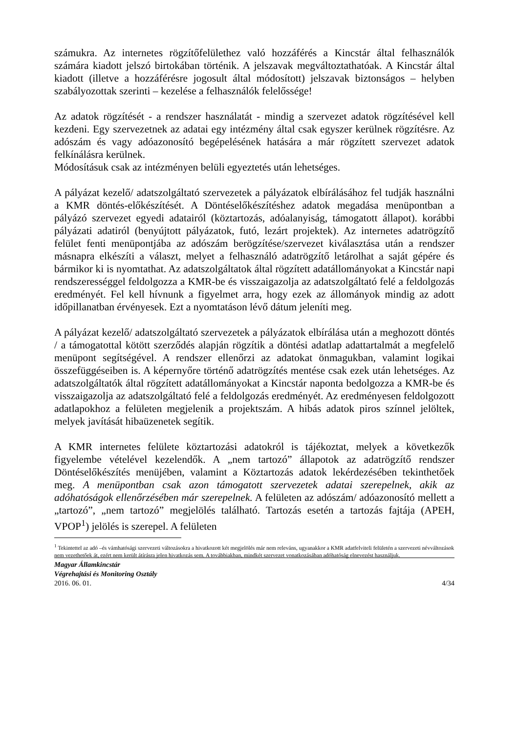számukra. Az internetes rögzítőfelülethez való hozzáférés a Kincstár által felhasználók számára kiadott jelszó birtokában történik. A jelszavak megváltoztathatóak. A Kincstár által kiadott (illetve a hozzáférésre jogosult által módosított) jelszavak biztonságos – helyben szabályozottak szerinti – kezelése a felhasználók felelőssége!
Az adatok rögzítését - a rendszer használatát - mindig a szervezet adatok rögzítésével kell kezdeni. Egy szervezetnek az adatai egy intézmény által csak egyszer kerülnek rögzítésre. Az adószám és vagy adóazonosító begépelésének hatására a már rögzített szervezet adatok felkínálásra kerülnek.
Módosításuk csak az intézményen belüli egyeztetés után lehetséges.
A pályázat kezelő/ adatszolgáltató szervezetek a pályázatok elbírálásához fel tudják használni a KMR döntés-előkészítését. A Döntéselőkészítéshez adatok megadása menüpontban a pályázó szervezet egyedi adatairól (köztartozás, adóalanyiság, támogatott állapot). korábbi pályázati adatiról (benyújtott pályázatok, futó, lezárt projektek). Az internetes adatrögzítő felület fenti menüpontjába az adószám berögzítése/szervezet kiválasztása után a rendszer másnapra elkészíti a választ, melyet a felhasználó adatrögzítő letárolhat a saját gépére és bármikor ki is nyomtathat. Az adatszolgáltatok által rögzített adatállományokat a Kincstár napi rendszerességgel feldolgozza a KMR-be és visszaigazolja az adatszolgáltató felé a feldolgozás eredményét. Fel kell hívnunk a figyelmet arra, hogy ezek az állományok mindig az adott időpillanatban érvényesek. Ezt a nyomtatáson lévő dátum jeleníti meg.
A pályázat kezelő/ adatszolgáltató szervezetek a pályázatok elbírálása után a meghozott döntés / a támogatottal kötött szerződés alapján rögzítik a döntési adatlap adattartalmát a megfelelő menüpont segítségével. A rendszer ellenőrzi az adatokat önmagukban, valamint logikai összefüggéseiben is. A képernyőre történő adatrögzítés mentése csak ezek után lehetséges. Az adatszolgáltatók által rögzített adatállományokat a Kincstár naponta bedolgozza a KMR-be és visszaigazolja az adatszolgáltató felé a feldolgozás eredményét. Az eredményesen feldolgozott adatlapokhoz a felületen megjelenik a projektszám. A hibás adatok piros színnel jelöltek, melyek javítását hibaüzenetek segítik.
A KMR internetes felülete köztartozási adatokról is tájékoztat, melyek a következők figyelembe vételével kezelendők. A „nem tartozó” állapotok az adatrögzítő rendszer Döntéselőkészítés menüjében, valamint a Köztartozás adatok lekérdezésében tekinthetőek meg. A menüpontban csak azon támogatott szervezetek adatai szerepelnek, akik az adóhatóságok ellenőrzésében már szerepelnek. A felületen az adószám/ adóazonosító mellett a „tartozó”, „nem tartozó” megjelölés található. Tartozás esetén a tartozás fajtája (APEH, VPOP<sup>1</sup>) jelölés is szerepel. A felületen
<sup>1</sup> Tekintettel az adó –és vámhatósági szervezeti változásokra a hivatkozott két megjelölés már nem releváns, ugyanakkor a KMR adatfelviteli felületén a szervezeti névváltozások nem vezethetőek át, ezért nem került átírásra jelen hivatkozás sem. A továbbiakban, mindkét szervezet vonatkozásában adóhatóság elnevezést használjuk.
Magyar Államkincstár
Végrehajtási és Monitoring Osztály
2016. 06. 01. 4/34